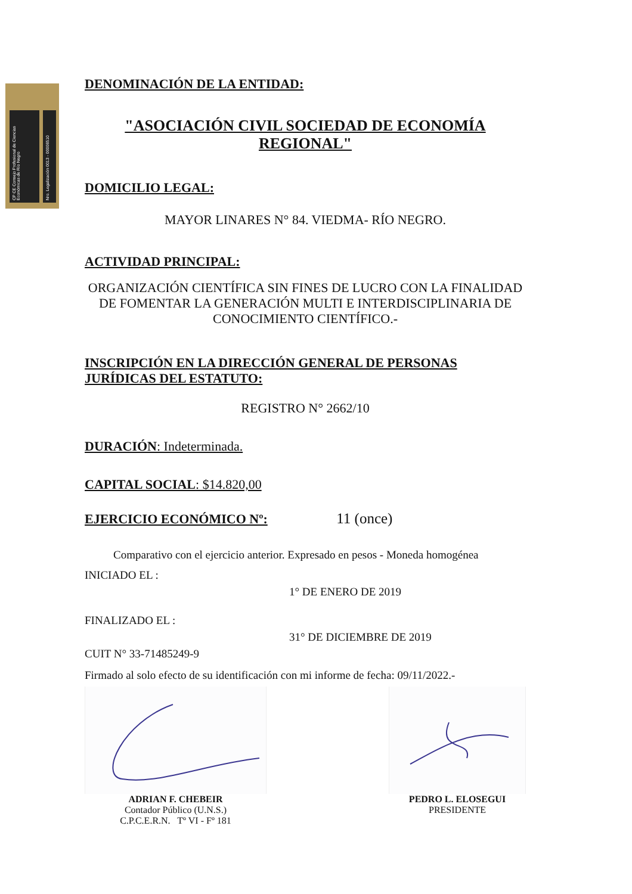CP CE Consejo Profesional de Ciencias Económicas de Río Negro
Nro. Legalización 0013 - 00006510
DENOMINACIÓN DE LA ENTIDAD:
"ASOCIACIÓN CIVIL SOCIEDAD DE ECONOMÍA REGIONAL"
DOMICILIO LEGAL:
MAYOR LINARES N° 84. VIEDMA- RÍO NEGRO.
ACTIVIDAD PRINCIPAL:
ORGANIZACIÓN CIENTÍFICA SIN FINES DE LUCRO CON LA FINALIDAD DE FOMENTAR LA GENERACIÓN MULTI E INTERDISCIPLINARIA DE CONOCIMIENTO CIENTÍFICO.-
INSCRIPCIÓN EN LA DIRECCIÓN GENERAL DE PERSONAS JURÍDICAS DEL ESTATUTO:
REGISTRO N° 2662/10
DURACIÓN: Indeterminada.
CAPITAL SOCIAL: $14.820,00
EJERCICIO ECONÓMICO Nº: 11 (once)
Comparativo con el ejercicio anterior. Expresado en pesos - Moneda homogénea
INICIADO EL :
1° DE ENERO DE 2019
FINALIZADO EL :
31° DE DICIEMBRE DE 2019
CUIT N° 33-71485249-9
Firmado al solo efecto de su identificación con mi informe de fecha: 09/11/2022.-
ADRIAN F. CHEBEIR
Contador Público (U.N.S.)
C.P.C.E.R.N. Tº VI - Fº 181
PEDRO L. ELOSEGUI
PRESIDENTE